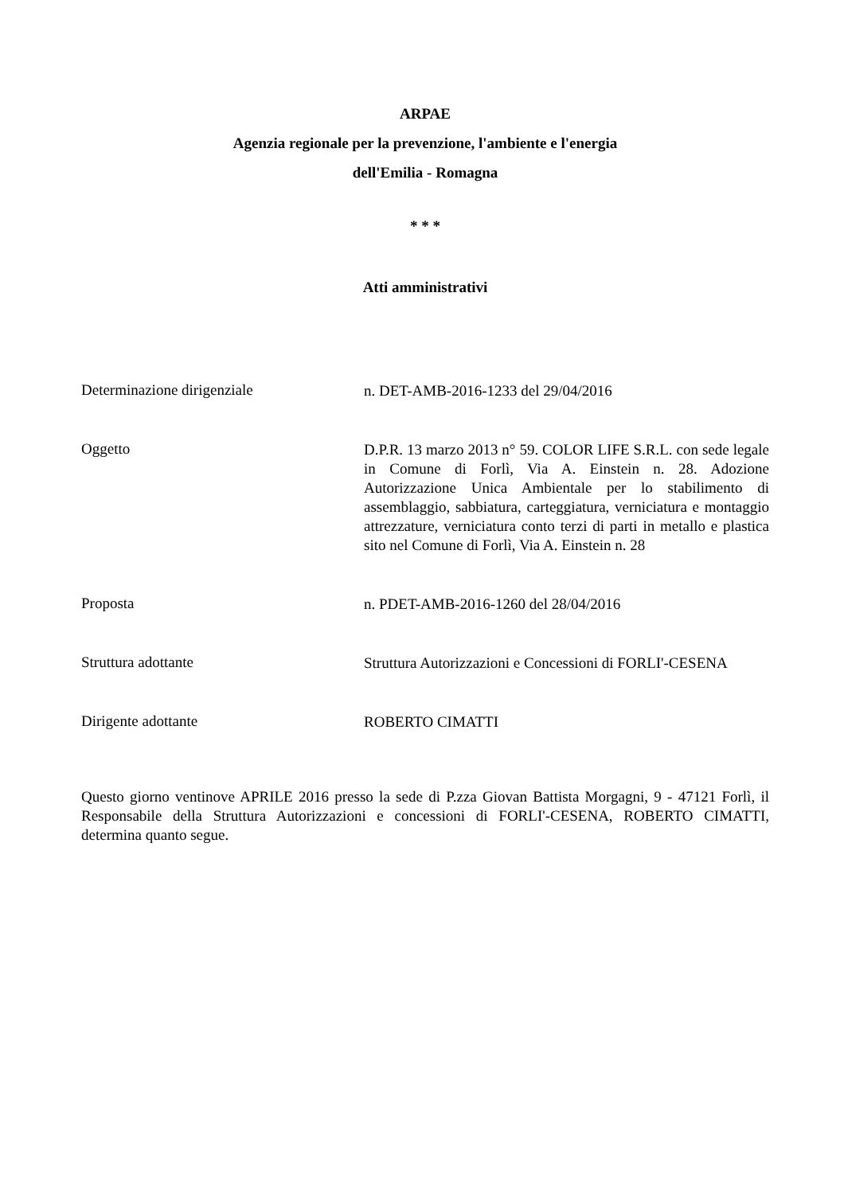ARPAE
Agenzia regionale per la prevenzione, l'ambiente e l'energia
dell'Emilia - Romagna
* * *
Atti amministrativi
Determinazione dirigenziale
n. DET-AMB-2016-1233 del 29/04/2016
Oggetto
D.P.R. 13 marzo 2013 n° 59. COLOR LIFE S.R.L. con sede legale in Comune di Forlì, Via A. Einstein n. 28. Adozione Autorizzazione Unica Ambientale per lo stabilimento di assemblaggio, sabbiatura, carteggiatura, verniciatura e montaggio attrezzature, verniciatura conto terzi di parti in metallo e plastica sito nel Comune di Forlì, Via A. Einstein n. 28
Proposta
n. PDET-AMB-2016-1260 del 28/04/2016
Struttura adottante
Struttura Autorizzazioni e Concessioni di FORLI'-CESENA
Dirigente adottante
ROBERTO CIMATTI
Questo giorno ventinove APRILE 2016 presso la sede di P.zza Giovan Battista Morgagni, 9 - 47121 Forlì, il Responsabile della Struttura Autorizzazioni e concessioni di FORLI'-CESENA, ROBERTO CIMATTI, determina quanto segue.